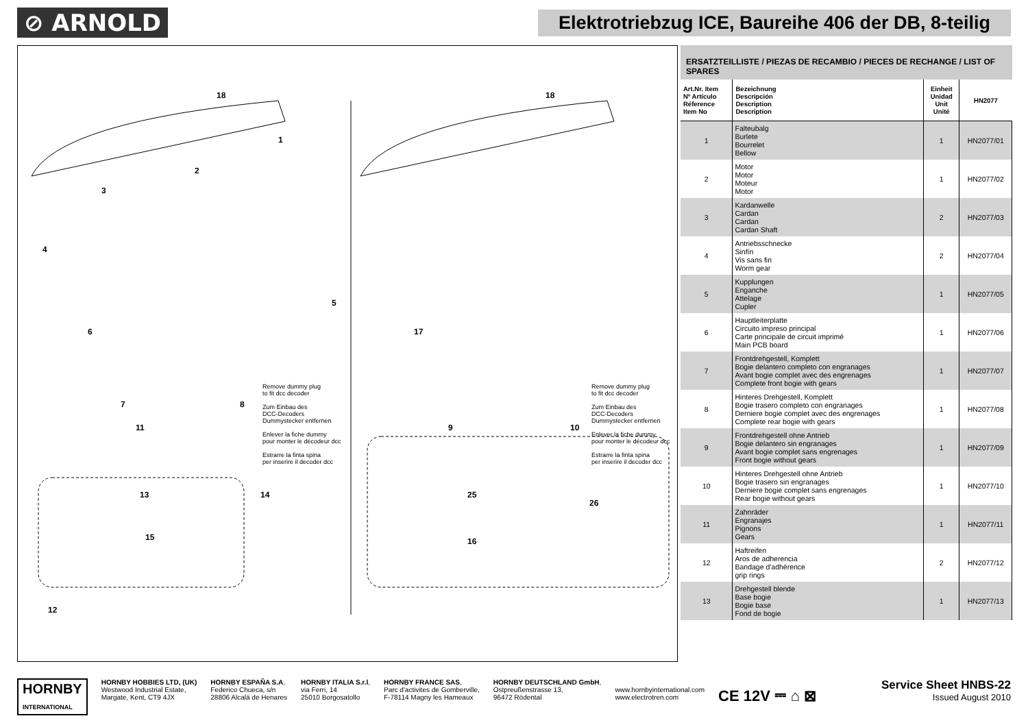⊘ ARNOLD
Elektrotriebzug ICE, Baureihe 406 der DB, 8-teilig
18 18
1
2
3
4
5
6 17
Remove dummy plug
to fit dcc decoder
Zum Einbau des
DCC-Decoders
Dummystecker entfernen
Enlever la fiche dummy
pour monter le décodeur dcc
Estrarre la finta spina
per inserire il decoder dcc
Remove dummy plug
to fit dcc decoder
Zum Einbau des
DCC-Decoders
Dummystecker entfernen
Enlever la fiche dummy
pour monter le décodeur dcc
Estrarre la finta spina
per inserire il decoder dcc
7 8
9 10
11
13 14 25
26
15 16
12
ERSATZTEILLISTE / PIEZAS DE RECAMBIO / PIECES DE RECHANGE / LIST OF SPARES
| Art.Nr. Item Nº Artículo Réference Item No | Bezeichnung Descripción Description Description | Einheit Unidad Unit Unité | HN2077 |
| --- | --- | --- | --- |
| 1 | Falteubalg Burlete Bourrelet Bellow | 1 | HN2077/01 |
| 2 | Motor Motor Moteur Motor | 1 | HN2077/02 |
| 3 | Kardanwelle Cardan Cardan Cardan Shaft | 2 | HN2077/03 |
| 4 | Antriebsschnecke Sinfín Vis sans fin Worm gear | 2 | HN2077/04 |
| 5 | Kupplungen Enganche Attelage Cupler | 1 | HN2077/05 |
| 6 | Hauptleiterplatte Circuito impreso principal Carte principale de circuit imprimé Main PCB board | 1 | HN2077/06 |
| 7 | Frontdrehgestell, Komplett Bogie delantero completo con engranages Avant bogie complet avec des engrenages Complete front bogie with gears | 1 | HN2077/07 |
| 8 | Hinteres Drehgestell, Komplett Bogie trasero completo con engranages Derniere bogie complet avec des engrenages Complete rear bogie with gears | 1 | HN2077/08 |
| 9 | Frontdrehgestell ohne Antrieb Bogie delantero sin engranages Avant bogie complet sans engrenages Front bogie without gears | 1 | HN2077/09 |
| 10 | Hinteres Drehgestell ohne Antrieb Bogie trasero sin engranages Derniere bogie complet sans engrenages Rear bogie without gears | 1 | HN2077/10 |
| 11 | Zahnräder Engranajes Pignons Gears | 1 | HN2077/11 |
| 12 | Haftreifen Aros de adherencia Bandage d'adhérence grip rings | 2 | HN2077/12 |
| 13 | Drehgestell blende Base bogie Bogie base Fond de bogie | 1 | HN2077/13 |
HORNBY
INTERNATIONAL
HORNBY HOBBIES LTD, (UK)
Westwood Industrial Estate,
Margate, Kent, CT9 4JX
HORNBY ESPAÑA S.A,
Federico Chueca, s/n
28806 Alcalá de Henares
HORNBY ITALIA S.r.l,
via Ferri, 14
25010 Borgosatollo
HORNBY FRANCE SAS,
Parc d'activites de Gomberville,
F-78114 Magny les Hameaux
HORNBY DEUTSCHLAND GmbH,
Ostpreußenstrasse 13,
96472 Rödental
www.hornbyinternational.com
www.electrotren.com
CE 12V ⎓ ⌂ ⊠
Service Sheet HNBS-22
Issued August 2010